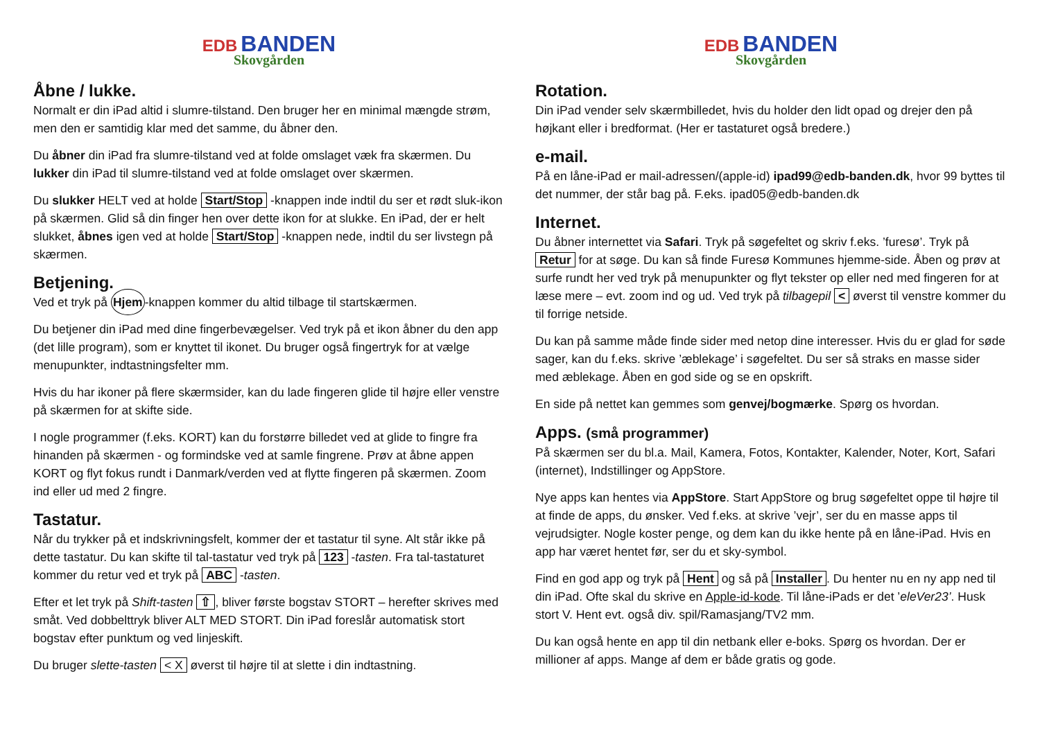EDB BANDEN
Skovgården
Åbne / lukke.
Normalt er din iPad altid i slumre-tilstand. Den bruger her en minimal mængde strøm, men den er samtidig klar med det samme, du åbner den.
Du åbner din iPad fra slumre-tilstand ved at folde omslaget væk fra skærmen. Du lukker din iPad til slumre-tilstand ved at folde omslaget over skærmen.
Du slukker HELT ved at holde Start/Stop -knappen inde indtil du ser et rødt sluk-ikon på skærmen. Glid så din finger hen over dette ikon for at slukke. En iPad, der er helt slukket, åbnes igen ved at holde Start/Stop -knappen nede, indtil du ser livstegn på skærmen.
Betjening.
Ved et tryk på Hjem-knappen kommer du altid tilbage til startskærmen.
Du betjener din iPad med dine fingerbevægelser. Ved tryk på et ikon åbner du den app (det lille program), som er knyttet til ikonet. Du bruger også fingertryk for at vælge menupunkter, indtastningsfelter mm.
Hvis du har ikoner på flere skærmsider, kan du lade fingeren glide til højre eller venstre på skærmen for at skifte side.
I nogle programmer (f.eks. KORT) kan du forstørre billedet ved at glide to fingre fra hinanden på skærmen - og formindske ved at samle fingrene. Prøv at åbne appen KORT og flyt fokus rundt i Danmark/verden ved at flytte fingeren på skærmen. Zoom ind eller ud med 2 fingre.
Tastatur.
Når du trykker på et indskrivningsfelt, kommer der et tastatur til syne. Alt står ikke på dette tastatur. Du kan skifte til tal-tastatur ved tryk på 123 -tasten. Fra tal-tastaturet kommer du retur ved et tryk på ABC -tasten.
Efter et let tryk på Shift-tasten ⇧, bliver første bogstav STORT – herefter skrives med småt. Ved dobbelttryk bliver ALT MED STORT. Din iPad foreslår automatisk stort bogstav efter punktum og ved linjeskift.
Du bruger slette-tasten < X øverst til højre til at slette i din indtastning.
EDB BANDEN
Skovgården
Rotation.
Din iPad vender selv skærmbilledet, hvis du holder den lidt opad og drejer den på højkant eller i bredformat. (Her er tastaturet også bredere.)
e-mail.
På en låne-iPad er mail-adressen/(apple-id) ipad99@edb-banden.dk, hvor 99 byttes til det nummer, der står bag på. F.eks. ipad05@edb-banden.dk
Internet.
Du åbner internettet via Safari. Tryk på søgefeltet og skriv f.eks. ’furesø’. Tryk på Retur for at søge. Du kan så finde Furesø Kommunes hjemme-side. Åben og prøv at surfe rundt her ved tryk på menupunkter og flyt tekster op eller ned med fingeren for at læse mere – evt. zoom ind og ud. Ved tryk på tilbagepil < øverst til venstre kommer du til forrige netside.
Du kan på samme måde finde sider med netop dine interesser. Hvis du er glad for søde sager, kan du f.eks. skrive ’æblekage’ i søgefeltet. Du ser så straks en masse sider med æblekage. Åben en god side og se en opskrift.
En side på nettet kan gemmes som genvej/bogmærke. Spørg os hvordan.
Apps. (små programmer)
På skærmen ser du bl.a. Mail, Kamera, Fotos, Kontakter, Kalender, Noter, Kort, Safari (internet), Indstillinger og AppStore.
Nye apps kan hentes via AppStore. Start AppStore og brug søgefeltet oppe til højre til at finde de apps, du ønsker. Ved f.eks. at skrive ’vejr’, ser du en masse apps til vejrudsigter. Nogle koster penge, og dem kan du ikke hente på en låne-iPad. Hvis en app har været hentet før, ser du et sky-symbol.
Find en god app og tryk på Hent og så på Installer. Du henter nu en ny app ned til din iPad. Ofte skal du skrive en Apple-id-kode. Til låne-iPads er det ’eleVer23’. Husk stort V. Hent evt. også div. spil/Ramasjang/TV2 mm.
Du kan også hente en app til din netbank eller e-boks. Spørg os hvordan. Der er millioner af apps. Mange af dem er både gratis og gode.